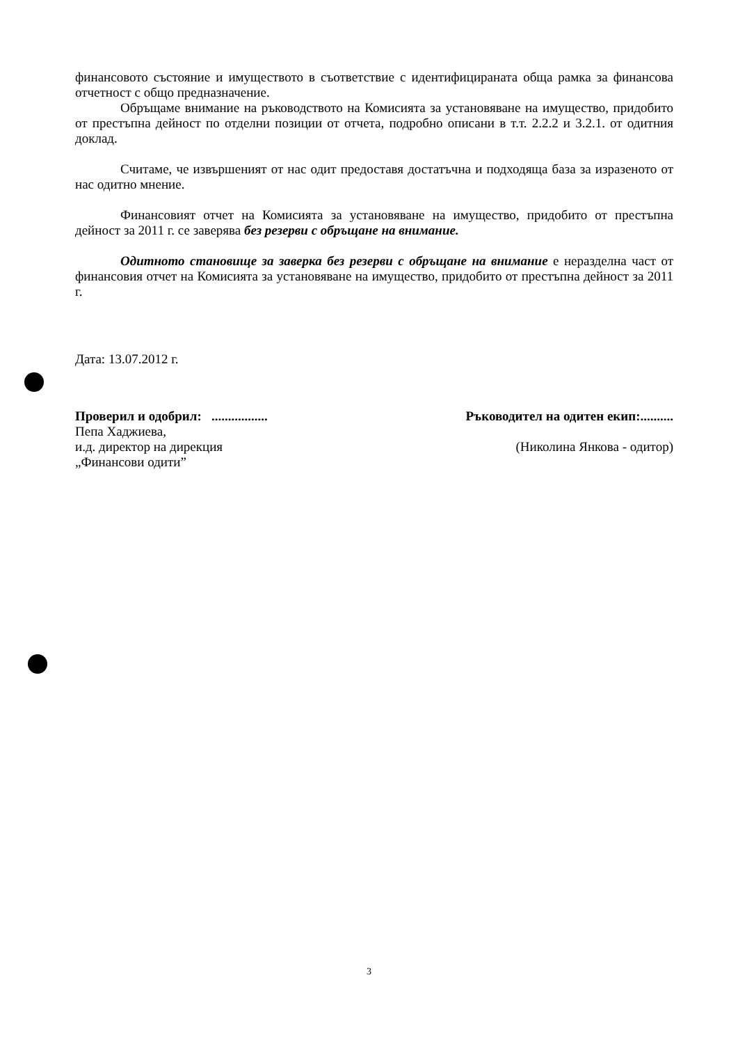финансовото състояние и имуществото в съответствие с идентифицираната обща рамка за финансова отчетност с общо предназначение.
Обръщаме внимание на ръководството на Комисията за установяване на имущество, придобито от престъпна дейност по отделни позиции от отчета, подробно описани в т.т. 2.2.2 и 3.2.1. от одитния доклад.
Считаме, че извършеният от нас одит предоставя достатъчна и подходяща база за изразеното от нас одитно мнение.
Финансовият отчет на Комисията за установяване на имущество, придобито от престъпна дейност за 2011 г. се заверява без резерви с обръщане на внимание.
Одитното становище за заверка без резерви с обръщане на внимание е неразделна част от финансовия отчет на Комисията за установяване на имущество, придобито от престъпна дейност за 2011 г.
Дата: 13.07.2012 г.
Проверил и одобрил: .................
Пепа Хаджиева,
и.д. директор на дирекция
„Финансови одити”
Ръководител на одитен екип:..........
(Николина Янкова - одитор)
3